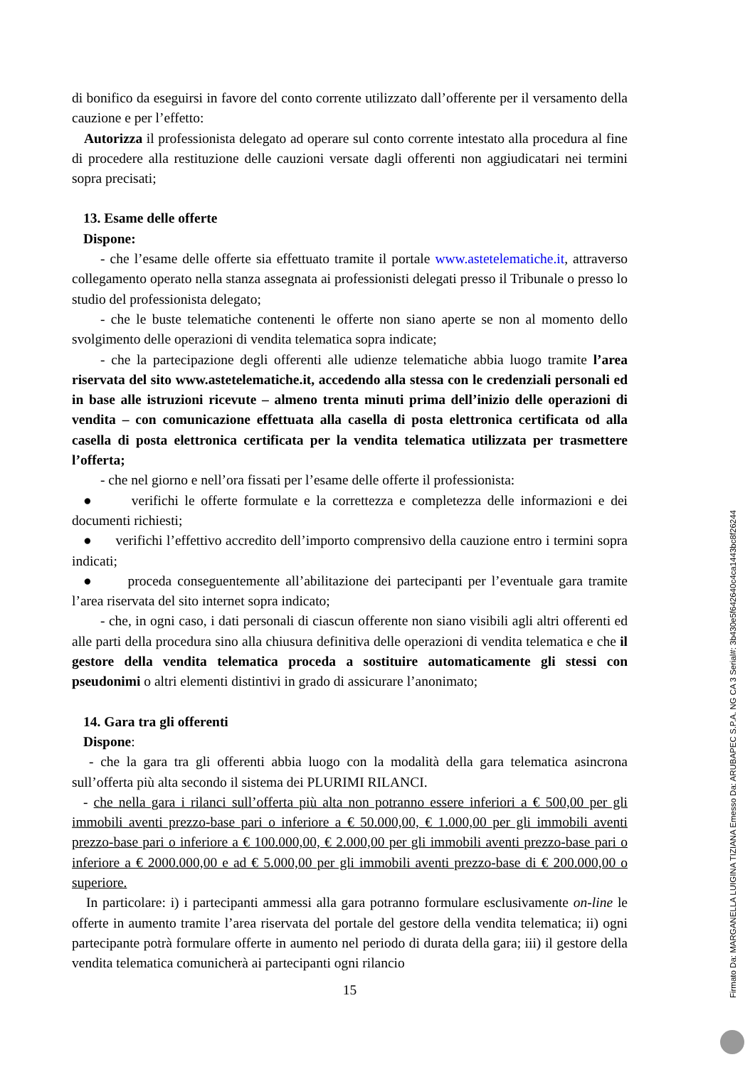di bonifico da eseguirsi in favore del conto corrente utilizzato dall’offerente per il versamento della cauzione e per l’effetto:
Autorizza il professionista delegato ad operare sul conto corrente intestato alla procedura al fine di procedere alla restituzione delle cauzioni versate dagli offerenti non aggiudicatari nei termini sopra precisati;
13. Esame delle offerte
Dispone:
- che l’esame delle offerte sia effettuato tramite il portale www.astetelematiche.it, attraverso collegamento operato nella stanza assegnata ai professionisti delegati presso il Tribunale o presso lo studio del professionista delegato;
- che le buste telematiche contenenti le offerte non siano aperte se non al momento dello svolgimento delle operazioni di vendita telematica sopra indicate;
- che la partecipazione degli offerenti alle udienze telematiche abbia luogo tramite l’area riservata del sito www.astetelematiche.it, accedendo alla stessa con le credenziali personali ed in base alle istruzioni ricevute – almeno trenta minuti prima dell’inizio delle operazioni di vendita – con comunicazione effettuata alla casella di posta elettronica certificata od alla casella di posta elettronica certificata per la vendita telematica utilizzata per trasmettere l’offerta;
- che nel giorno e nell’ora fissati per l’esame delle offerte il professionista:
● verifichi le offerte formulate e la correttezza e completezza delle informazioni e dei documenti richiesti;
● verifichi l’effettivo accredito dell’importo comprensivo della cauzione entro i termini sopra indicati;
● proceda conseguentemente all’abilitazione dei partecipanti per l’eventuale gara tramite l’area riservata del sito internet sopra indicato;
- che, in ogni caso, i dati personali di ciascun offerente non siano visibili agli altri offerenti ed alle parti della procedura sino alla chiusura definitiva delle operazioni di vendita telematica e che il gestore della vendita telematica proceda a sostituire automaticamente gli stessi con pseudonimi o altri elementi distintivi in grado di assicurare l’anonimato;
14. Gara tra gli offerenti
Dispone:
- che la gara tra gli offerenti abbia luogo con la modalità della gara telematica asincrona sull’offerta più alta secondo il sistema dei PLURIMI RILANCI.
- che nella gara i rilanci sull’offerta più alta non potranno essere inferiori a € 500,00 per gli immobili aventi prezzo-base pari o inferiore a € 50.000,00, € 1.000,00 per gli immobili aventi prezzo-base pari o inferiore a € 100.000,00, € 2.000,00 per gli immobili aventi prezzo-base pari o inferiore a € 2000.000,00 e ad € 5.000,00 per gli immobili aventi prezzo-base di € 200.000,00 o superiore.
In particolare: i) i partecipanti ammessi alla gara potranno formulare esclusivamente on-line le offerte in aumento tramite l’area riservata del portale del gestore della vendita telematica; ii) ogni partecipante potrà formulare offerte in aumento nel periodo di durata della gara; iii) il gestore della vendita telematica comunicherà ai partecipanti ogni rilancio
15
Firmato Da: MARGANELLA LUIGINA TIZIANA Emesso Da: ARUBAPEC S.P.A. NG CA 3 Serial#: 3b430e5f642640c4ca1443bc8f26244